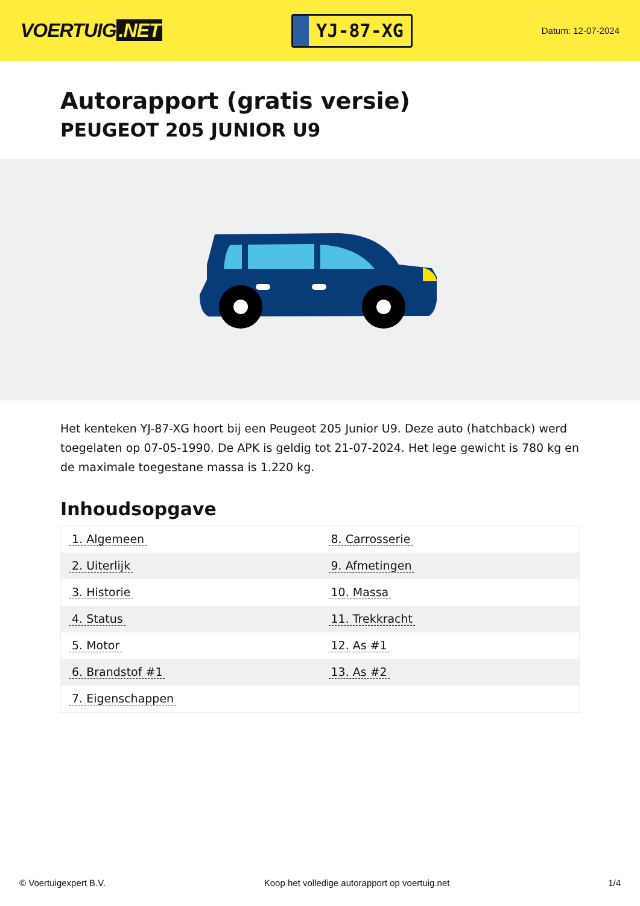VOERTUIG.NET
YJ-87-XG
Datum: 12-07-2024
Autorapport (gratis versie)
PEUGEOT 205 JUNIOR U9
Het kenteken YJ-87-XG hoort bij een Peugeot 205 Junior U9. Deze auto (hatchback) werd toegelaten op 07-05-1990. De APK is geldig tot 21-07-2024. Het lege gewicht is 780 kg en de maximale toegestane massa is 1.220 kg.
Inhoudsopgave
| 1. Algemeen | 8. Carrosserie |
| 2. Uiterlijk | 9. Afmetingen |
| 3. Historie | 10. Massa |
| 4. Status | 11. Trekkracht |
| 5. Motor | 12. As #1 |
| 6. Brandstof #1 | 13. As #2 |
| 7. Eigenschappen | |
© Voertuigexpert B.V. Koop het volledige autorapport op voertuig.net 1/4